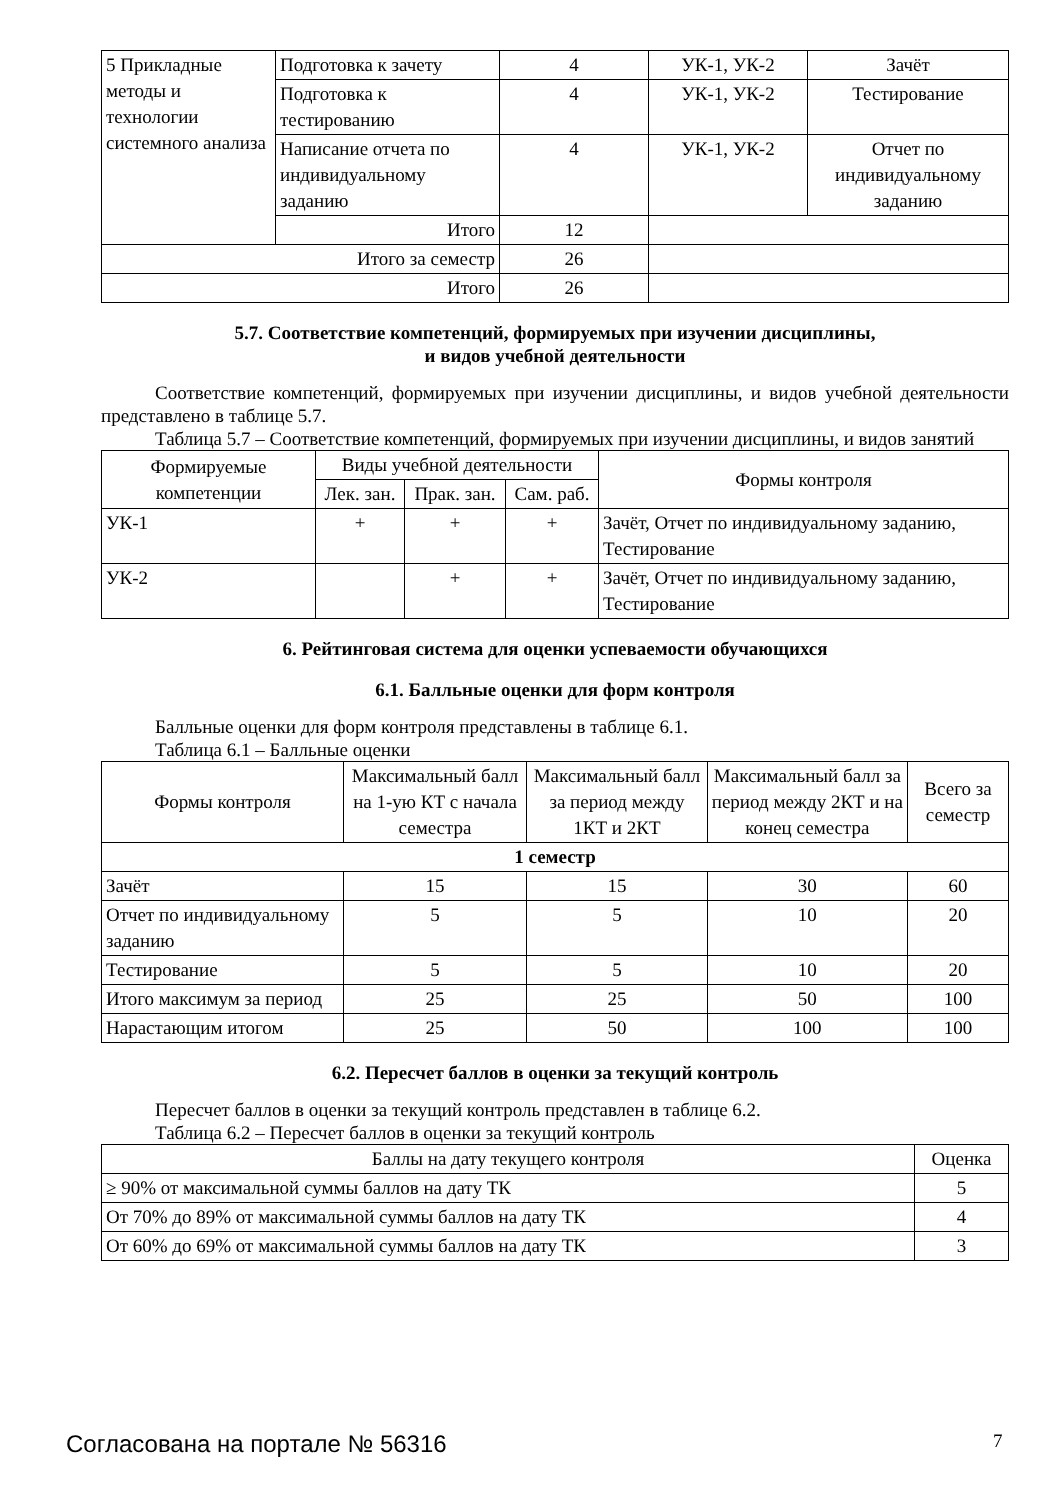| 5 Прикладные методы и технологии системного анализа | Подготовка к зачету | 4 | УК-1, УК-2 | Зачёт |
| | Подготовка к тестированию | 4 | УК-1, УК-2 | Тестирование |
| | Написание отчета по индивидуальному заданию | 4 | УК-1, УК-2 | Отчет по индивидуальному заданию |
| | Итого | 12 | | |
| Итого за семестр | | 26 | | |
| Итого | | 26 | | |
5.7. Соответствие компетенций, формируемых при изучении дисциплины,
и видов учебной деятельности
Соответствие компетенций, формируемых при изучении дисциплины, и видов учебной деятельности представлено в таблице 5.7.
Таблица 5.7 – Соответствие компетенций, формируемых при изучении дисциплины, и видов занятий
| Формируемые компетенции | Виды учебной деятельности | | | Формы контроля |
| --- | --- | --- | --- | --- |
| | Лек. зан. | Прак. зан. | Сам. раб. | |
| УК-1 | + | + | + | Зачёт, Отчет по индивидуальному заданию, Тестирование |
| УК-2 | | + | + | Зачёт, Отчет по индивидуальному заданию, Тестирование |
6. Рейтинговая система для оценки успеваемости обучающихся
6.1. Балльные оценки для форм контроля
Балльные оценки для форм контроля представлены в таблице 6.1.
Таблица 6.1 – Балльные оценки
| Формы контроля | Максимальный балл на 1-ую КТ с начала семестра | Максимальный балл за период между 1КТ и 2КТ | Максимальный балл за период между 2КТ и на конец семестра | Всего за семестр |
| --- | --- | --- | --- | --- |
| 1 семестр | | | | |
| Зачёт | 15 | 15 | 30 | 60 |
| Отчет по индивидуальному заданию | 5 | 5 | 10 | 20 |
| Тестирование | 5 | 5 | 10 | 20 |
| Итого максимум за период | 25 | 25 | 50 | 100 |
| Нарастающим итогом | 25 | 50 | 100 | 100 |
6.2. Пересчет баллов в оценки за текущий контроль
Пересчет баллов в оценки за текущий контроль представлен в таблице 6.2.
Таблица 6.2 – Пересчет баллов в оценки за текущий контроль
| Баллы на дату текущего контроля | Оценка |
| --- | --- |
| ≥ 90% от максимальной суммы баллов на дату ТК | 5 |
| От 70% до 89% от максимальной суммы баллов на дату ТК | 4 |
| От 60% до 69% от максимальной суммы баллов на дату ТК | 3 |
Согласована на портале № 56316 7